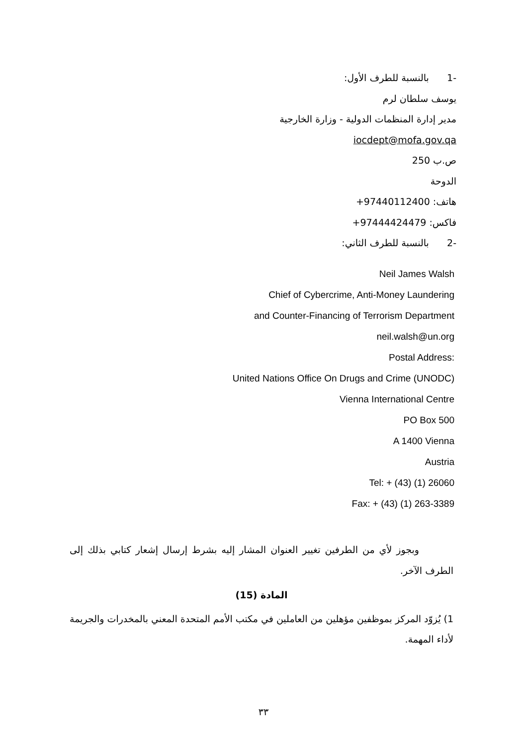-1 بالنسبة للطرف الأول:
يوسف سلطان لرم
مدير إدارة المنظمات الدولية - وزارة الخارجية
iocdept@mofa.gov.qa
ص.ب 250
الدوحة
هاتف: +97440112400
فاكس: +97444424479
-2 بالنسبة للطرف الثاني:
Neil James Walsh
Chief of Cybercrime, Anti-Money Laundering
and Counter-Financing of Terrorism Department
neil.walsh@un.org
Postal Address:
United Nations Office On Drugs and Crime (UNODC)
Vienna International Centre
PO Box 500
A 1400 Vienna
Austria
Tel: + (43) (1) 26060
Fax: + (43) (1) 263-3389
وبجوز لأي من الطرفين تغيير العنوان المشار إليه بشرط إرسال إشعار كتابي بذلك إلى الطرف الآخر.
المادة (15)
1) يُزوّد المركز بموظفين مؤهلين من العاملين في مكتب الأمم المتحدة المعني بالمخدرات والجريمة لأداء المهمة.
٣٣